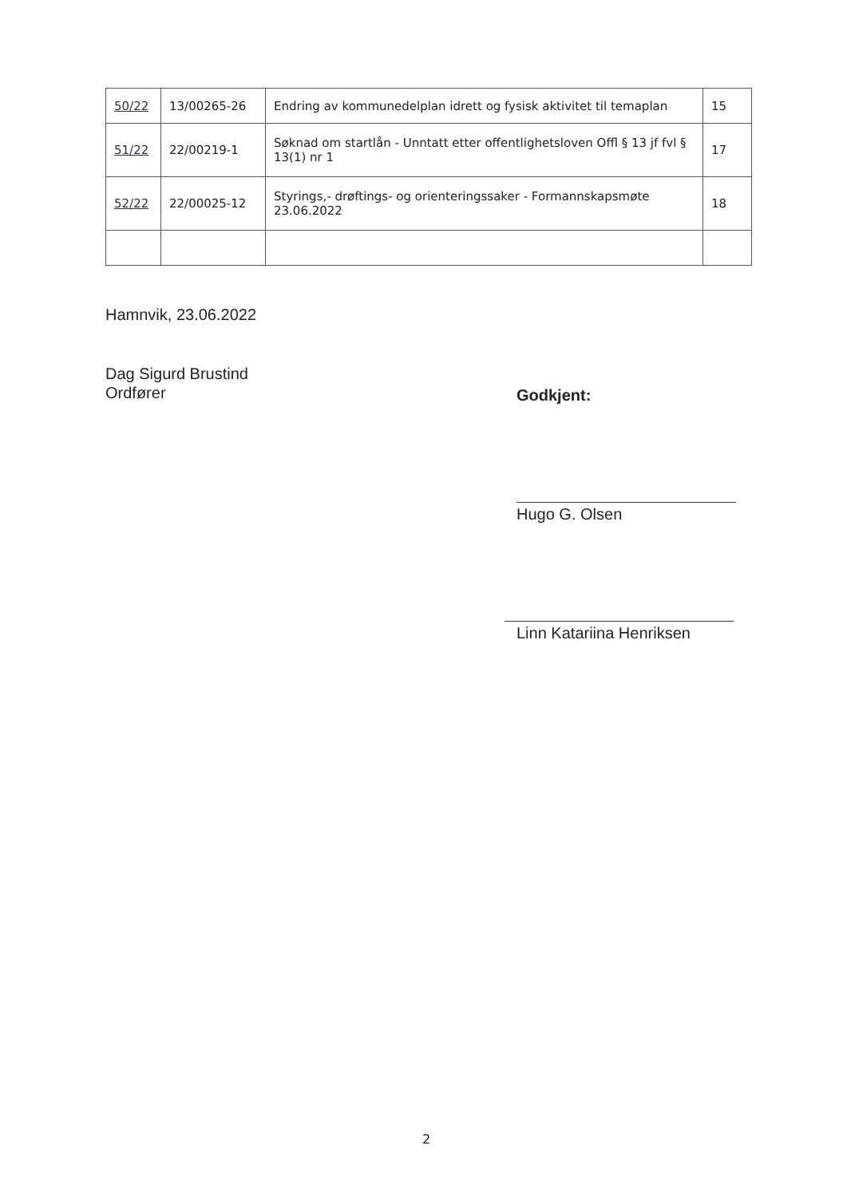| 50/22 | 13/00265-26 | Endring av kommunedelplan idrett og fysisk aktivitet til temaplan | 15 |
| 51/22 | 22/00219-1 | Søknad om startlån - Unntatt etter offentlighetsloven Offl § 13 jf fvl § 13(1) nr 1 | 17 |
| 52/22 | 22/00025-12 | Styrings,- drøftings- og orienteringssaker - Formannskapsmøte 23.06.2022 | 18 |
Hamnvik, 23.06.2022
Dag Sigurd Brustind
Ordfører
Godkjent:
Hugo G. Olsen
Linn Katariina Henriksen
2